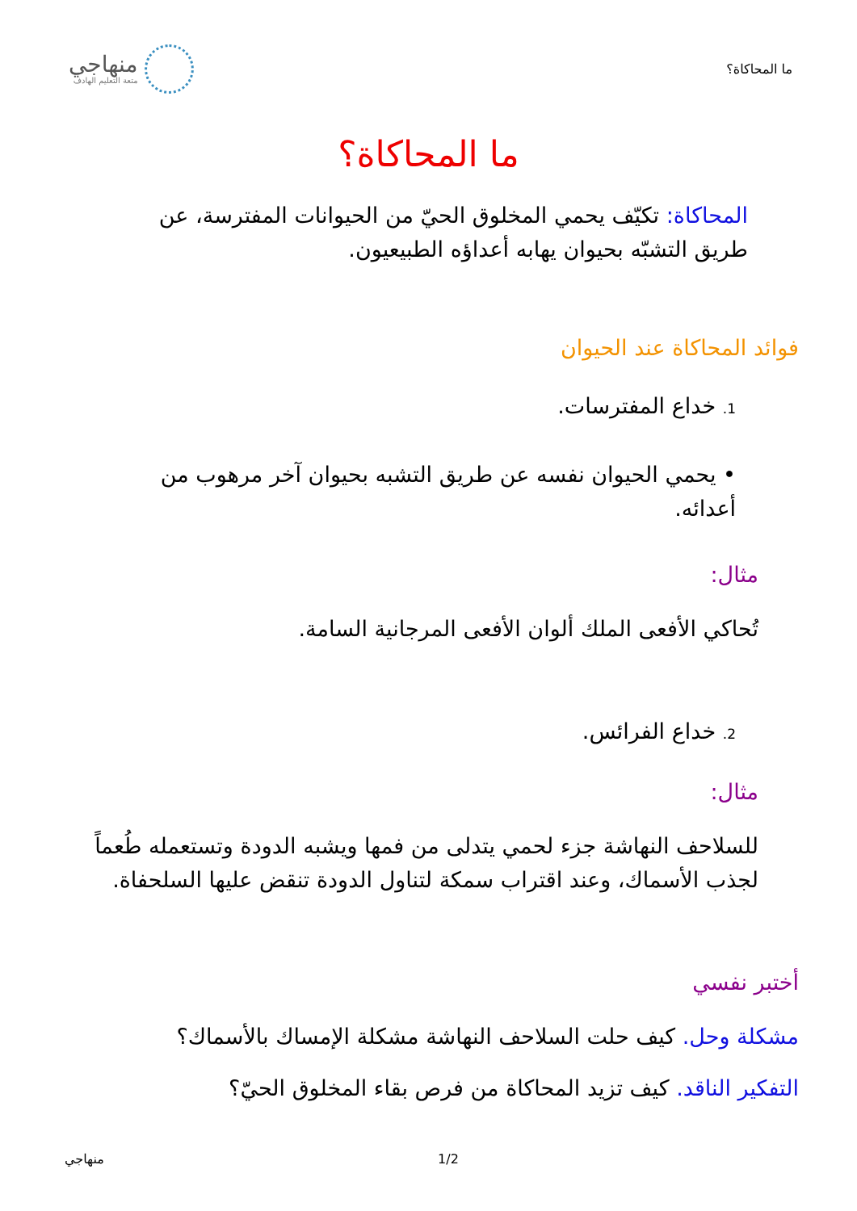ما المحاكاة؟
منهاجي
متعة التعليم الهادف
ما المحاكاة؟
المحاكاة: تكيّف يحمي المخلوق الحيّ من الحيوانات المفترسة، عن طريق التشبّه بحيوان يهابه أعداؤه الطبيعيون.
فوائد المحاكاة عند الحيوان
1. خداع المفترسات.
• يحمي الحيوان نفسه عن طريق التشبه بحيوان آخر مرهوب من أعدائه.
مثال:
تُحاكي الأفعى الملك ألوان الأفعى المرجانية السامة.
2. خداع الفرائس.
مثال:
للسلاحف النهاشة جزء لحمي يتدلى من فمها ويشبه الدودة وتستعمله طُعماً لجذب الأسماك، وعند اقتراب سمكة لتناول الدودة تنقض عليها السلحفاة.
أختبر نفسي
مشكلة وحل. كيف حلت السلاحف النهاشة مشكلة الإمساك بالأسماك؟
التفكير الناقد. كيف تزيد المحاكاة من فرص بقاء المخلوق الحيّ؟
منهاجي 1/2